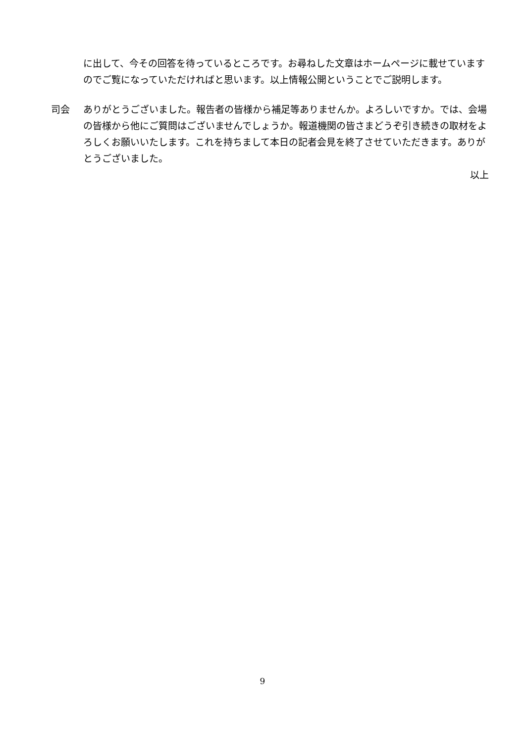に出して、今その回答を待っているところです。お尋ねした文章はホームページに載せていますのでご覧になっていただければと思います。以上情報公開ということでご説明します。
司会 ありがとうございました。報告者の皆様から補足等ありませんか。よろしいですか。では、会場の皆様から他にご質問はございませんでしょうか。報道機関の皆さまどうぞ引き続きの取材をよろしくお願いいたします。これを持ちまして本日の記者会見を終了させていただきます。ありがとうございました。
以上
9